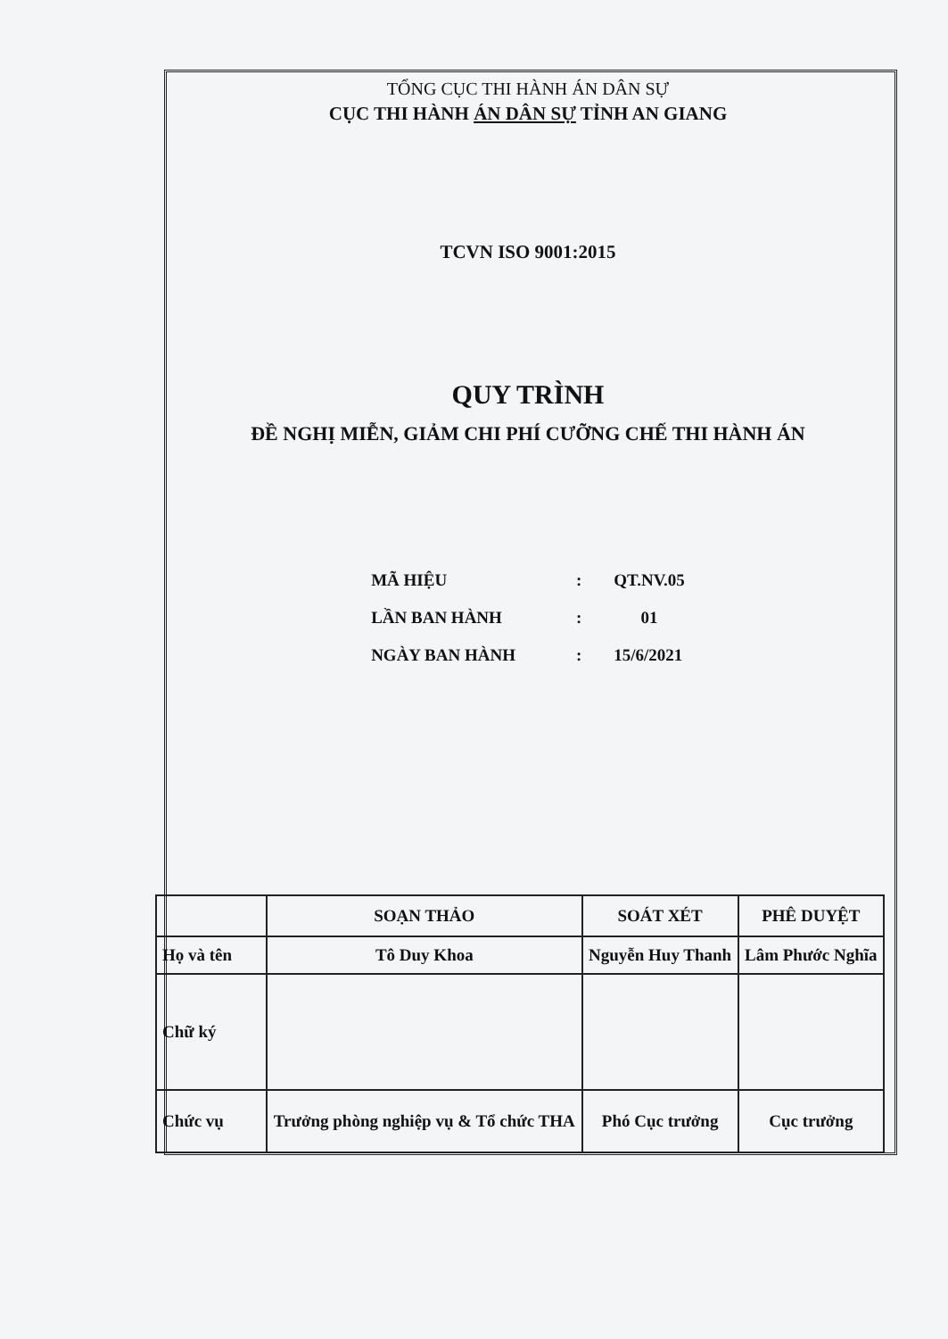TỔNG CỤC THI HÀNH ÁN DÂN SỰ
CỤC THI HÀNH ÁN DÂN SỰ TỈNH AN GIANG
TCVN ISO 9001:2015
QUY TRÌNH
ĐỀ NGHỊ MIỄN, GIẢM CHI PHÍ CƯỠNG CHẾ THI HÀNH ÁN
| MÃ HIỆU | : | QT.NV.05 |
| LẦN BAN HÀNH | : | 01 |
| NGÀY BAN HÀNH | : | 15/6/2021 |
| | SOẠN THẢO | SOÁT XÉT | PHÊ DUYỆT |
| --- | --- | --- | --- |
| Họ và tên | Tô Duy Khoa | Nguyễn Huy Thanh | Lâm Phước Nghĩa |
| Chữ ký | | | |
| Chức vụ | Trưởng phòng nghiệp vụ & Tổ chức THA | Phó Cục trưởng | Cục trưởng |